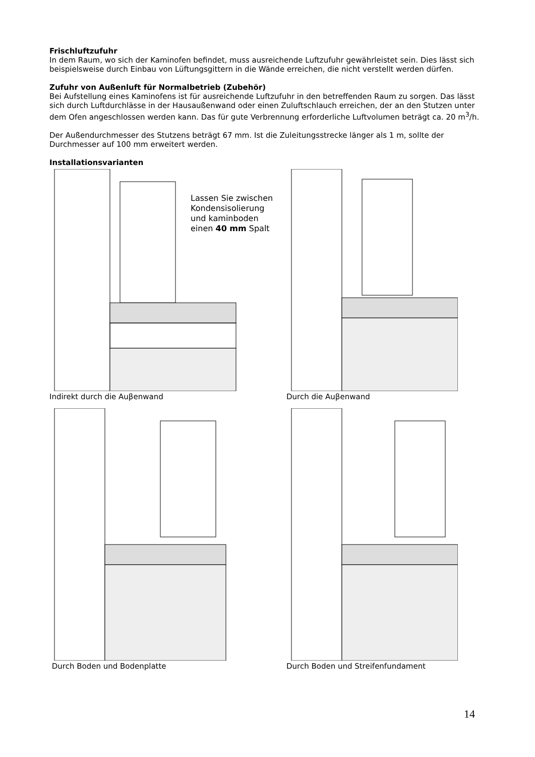Frischluftzufuhr
In dem Raum, wo sich der Kaminofen befindet, muss ausreichende Luftzufuhr gewährleistet sein. Dies lässt sich beispielsweise durch Einbau von Lüftungsgittern in die Wände erreichen, die nicht verstellt werden dürfen.
Zufuhr von Außenluft für Normalbetrieb (Zubehör)
Bei Aufstellung eines Kaminofens ist für ausreichende Luftzufuhr in den betreffenden Raum zu sorgen. Das lässt sich durch Luftdurchlässe in der Hausaußenwand oder einen Zuluftschlauch erreichen, der an den Stutzen unter dem Ofen angeschlossen werden kann. Das für gute Verbrennung erforderliche Luftvolumen beträgt ca. 20 m<sup>3</sup>/h.
Der Außendurchmesser des Stutzens beträgt 67 mm. Ist die Zuleitungsstrecke länger als 1 m, sollte der Durchmesser auf 100 mm erweitert werden.
Installationsvarianten
Lassen Sie zwischen
Kondensisolierung
und kaminboden
einen 40 mm Spalt
Indirekt durch die Auβenwand
Durch die Auβenwand
Durch Boden und Bodenplatte
Durch Boden und Streifenfundament
14